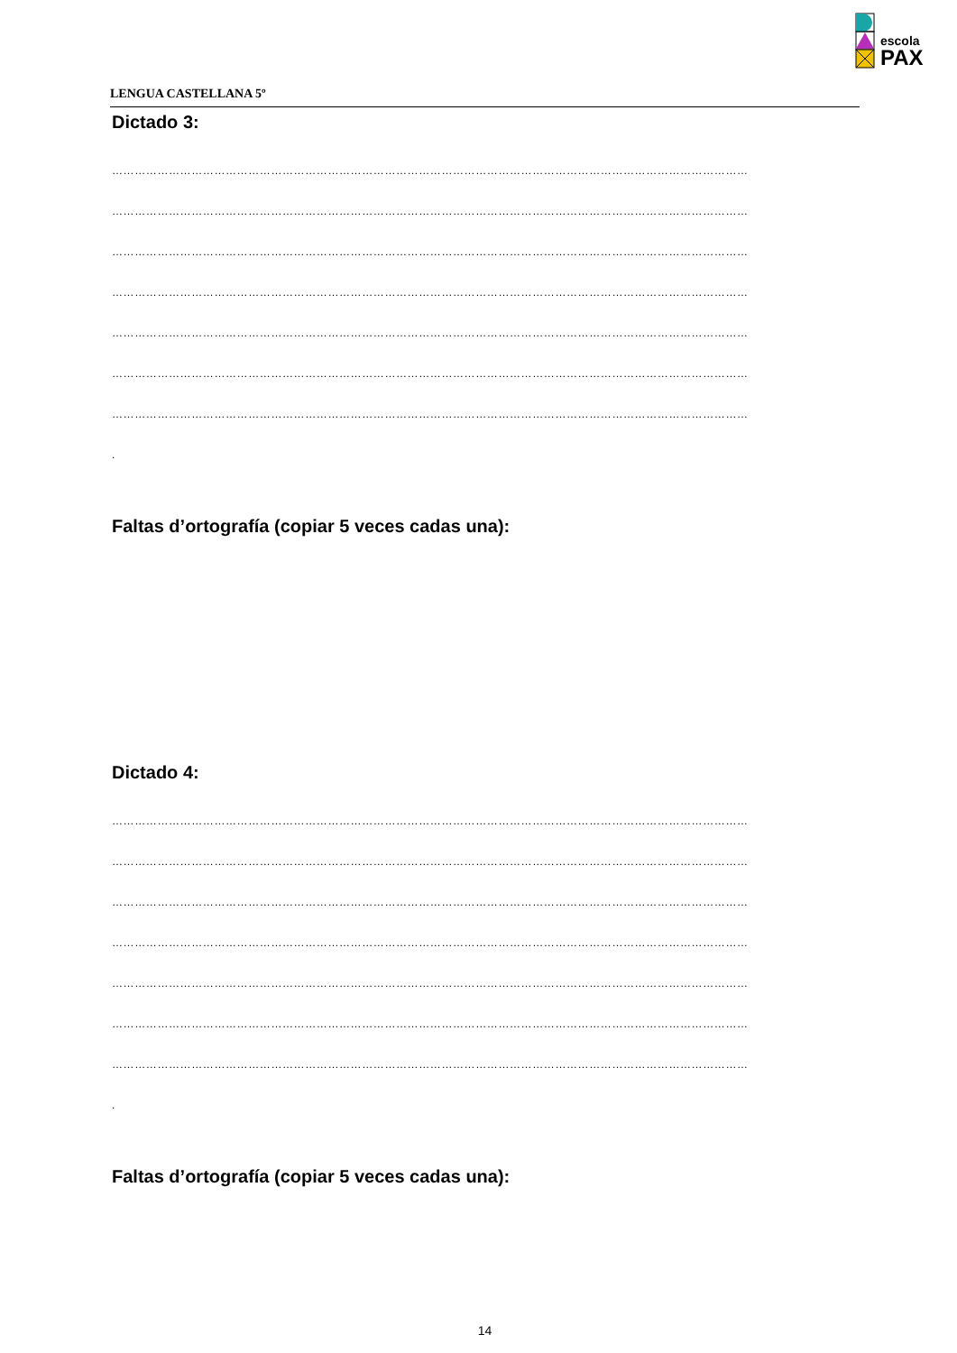LENGUA CASTELLANA 5º
escola
PAX
Dictado 3:
……………………………………………………………………………………………………………………………………………………
……………………………………………………………………………………………………………………………………………………
……………………………………………………………………………………………………………………………………………………
……………………………………………………………………………………………………………………………………………………
……………………………………………………………………………………………………………………………………………………
……………………………………………………………………………………………………………………………………………………
……………………………………………………………………………………………………………………………………………………
.
Faltas d’ortografía (copiar 5 veces cadas una):
Dictado 4:
……………………………………………………………………………………………………………………………………………………
……………………………………………………………………………………………………………………………………………………
……………………………………………………………………………………………………………………………………………………
……………………………………………………………………………………………………………………………………………………
……………………………………………………………………………………………………………………………………………………
……………………………………………………………………………………………………………………………………………………
……………………………………………………………………………………………………………………………………………………
.
Faltas d’ortografía (copiar 5 veces cadas una):
14